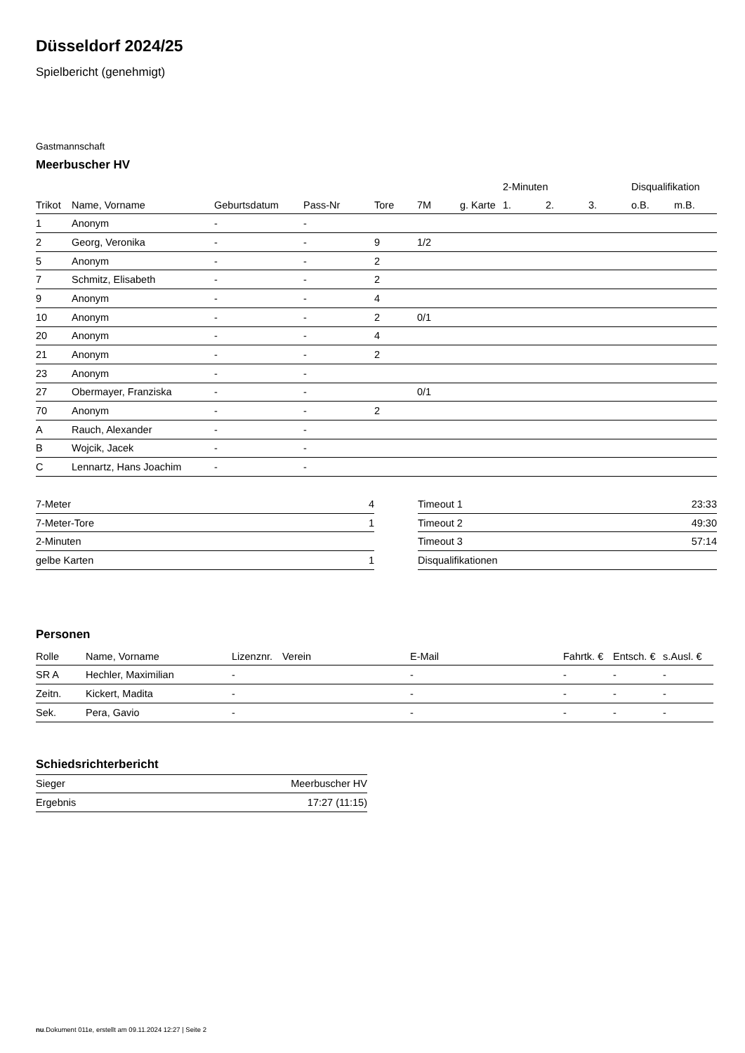Düsseldorf 2024/25
Spielbericht (genehmigt)
Gastmannschaft
Meerbuscher HV
| | | | | | | | 2-Minuten | | | Disqualifikation | |
| --- | --- | --- | --- | --- | --- | --- | --- | --- | --- | --- | --- |
| Trikot | Name, Vorname | Geburtsdatum | Pass-Nr | Tore | 7M | g. Karte | 1. | 2. | 3. | o.B. | m.B. |
| 1 | Anonym | - | - | | | | | | | | |
| 2 | Georg, Veronika | - | - | 9 | 1/2 | | | | | | |
| 5 | Anonym | - | - | 2 | | | | | | | |
| 7 | Schmitz, Elisabeth | - | - | 2 | | | | | | | |
| 9 | Anonym | - | - | 4 | | | | | | | |
| 10 | Anonym | - | - | 2 | 0/1 | | | | | | |
| 20 | Anonym | - | - | 4 | | | | | | | |
| 21 | Anonym | - | - | 2 | | | | | | | |
| 23 | Anonym | - | - | | | | | | | | |
| 27 | Obermayer, Franziska | - | - | | 0/1 | | | | | | |
| 70 | Anonym | - | - | 2 | | | | | | | |
| A | Rauch, Alexander | - | - | | | | | | | | |
| B | Wojcik, Jacek | - | - | | | | | | | | |
| C | Lennartz, Hans Joachim | - | - | | | | | | | | |
| 7-Meter | 4 |
| 7-Meter-Tore | 1 |
| 2-Minuten | |
| gelbe Karten | 1 |
| Timeout 1 | 23:33 |
| Timeout 2 | 49:30 |
| Timeout 3 | 57:14 |
| Disqualifikationen | |
Personen
| Rolle | Name, Vorname | Lizenznr. | Verein | E-Mail | Fahrtk. € | Entsch. € | s.Ausl. € |
| --- | --- | --- | --- | --- | --- | --- | --- |
| SR A | Hechler, Maximilian | - | | - | - | - | - |
| Zeitn. | Kickert, Madita | - | | - | - | - | - |
| Sek. | Pera, Gavio | - | | - | - | - | - |
Schiedsrichterbericht
| Sieger | Meerbuscher HV |
| Ergebnis | 17:27 (11:15) |
nu.Dokument 011e, erstellt am 09.11.2024 12:27 | Seite 2